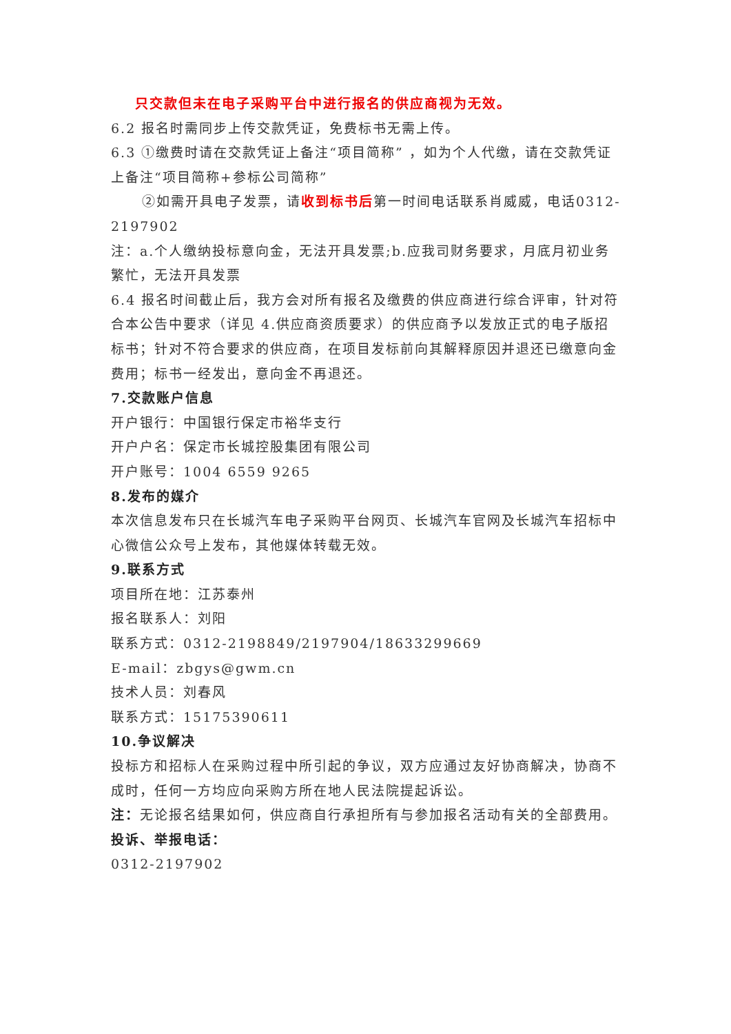只交款但未在电子采购平台中进行报名的供应商视为无效。
6.2 报名时需同步上传交款凭证，免费标书无需上传。
6.3 ①缴费时请在交款凭证上备注“项目简称” ，如为个人代缴，请在交款凭证上备注“项目简称+参标公司简称”
②如需开具电子发票，请收到标书后第一时间电话联系肖威威，电话0312-2197902
注：a.个人缴纳投标意向金，无法开具发票;b.应我司财务要求，月底月初业务繁忙，无法开具发票
6.4 报名时间截止后，我方会对所有报名及缴费的供应商进行综合评审，针对符合本公告中要求（详见 4.供应商资质要求）的供应商予以发放正式的电子版招标书；针对不符合要求的供应商，在项目发标前向其解释原因并退还已缴意向金费用；标书一经发出，意向金不再退还。
7.交款账户信息
开户银行：中国银行保定市裕华支行
开户户名：保定市长城控股集团有限公司
开户账号：1004 6559 9265
8.发布的媒介
本次信息发布只在长城汽车电子采购平台网页、长城汽车官网及长城汽车招标中心微信公众号上发布，其他媒体转载无效。
9.联系方式
项目所在地：江苏泰州
报名联系人：刘阳
联系方式：0312-2198849/2197904/18633299669
E-mail：zbgys@gwm.cn
技术人员：刘春风
联系方式：15175390611
10.争议解决
投标方和招标人在采购过程中所引起的争议，双方应通过友好协商解决，协商不成时，任何一方均应向采购方所在地人民法院提起诉讼。
注：无论报名结果如何，供应商自行承担所有与参加报名活动有关的全部费用。
投诉、举报电话：
0312-2197902